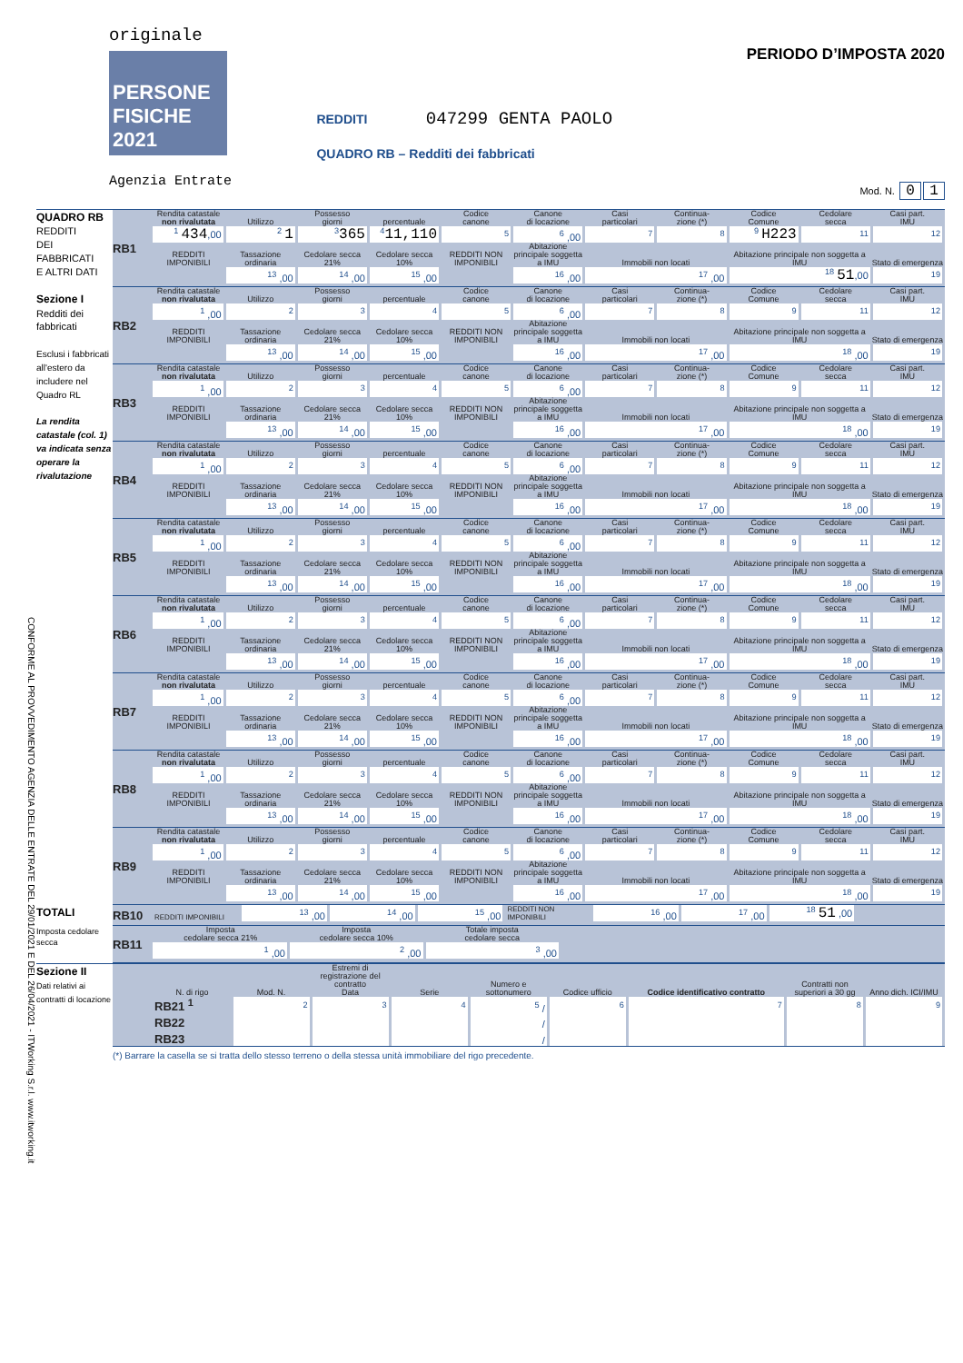CONFORME AL PROVVEDIMENTO AGENZIA DELLE ENTRATE DEL 29/01/2021 E DEL 26/04/2021 - ITWorking S.r.l. www.itworking.it
originale
PERSONE FISICHE 2021
Agenzia Entrate
REDDITI 047299 GENTA PAOLO
QUADRO RB – Redditi dei fabbricati
PERIODO D’IMPOSTA 2020
Mod. N. 0 1
QUADRO RB
REDDITI
DEI
FABBRICATI
E ALTRI DATI
Sezione I
Redditi dei fabbricati
Esclusi i fabbricati all'estero da includere nel Quadro RL
La rendita catastale (col. 1) va indicata senza operare la rivalutazione
RB1
| Rendita catastale non rivalutata | Utilizzo | Possesso giorni | percentuale | Codice canone | Canone di locazione | Casi particolari | Continua- zione (*) | Codice Comune | Cedolare secca | Casi part. IMU |
| --- | --- | --- | --- | --- | --- | --- | --- | --- | --- | --- |
| <sup>1</sup> 434 ,00 | <sup>2</sup> 1 | <sup>3</sup> 365 | <sup>4</sup> 11,110 | <sup>5</sup> | <sup>6</sup> ,00 | <sup>7</sup> | <sup>8</sup> | <sup>9</sup> H223 | <sup>11</sup> | <sup>12</sup> |
| REDDITI IMPONIBILI | Tassazione ordinaria | Cedolare secca 21% | Cedolare secca 10% | REDDITI NON IMPONIBILI | Abitazione principale soggetta a IMU | Immobili non locati | | Abitazione principale non soggetta a IMU | | Stato di emergenza |
| | <sup>13</sup> ,00 | <sup>14</sup> ,00 | <sup>15</sup> ,00 | | <sup>16</sup> ,00 | <sup>17</sup> ,00 | | <sup>18</sup> 51 ,00 | | <sup>19</sup> |
RB2
| Rendita catastale non rivalutata | Utilizzo | Possesso giorni | percentuale | Codice canone | Canone di locazione | Casi particolari | Continua- zione (*) | Codice Comune | Cedolare secca | Casi part. IMU |
| --- | --- | --- | --- | --- | --- | --- | --- | --- | --- | --- |
| <sup>1</sup> ,00 | <sup>2</sup> | <sup>3</sup> | <sup>4</sup> | <sup>5</sup> | <sup>6</sup> ,00 | <sup>7</sup> | <sup>8</sup> | <sup>9</sup> | <sup>11</sup> | <sup>12</sup> |
| REDDITI IMPONIBILI | Tassazione ordinaria | Cedolare secca 21% | Cedolare secca 10% | REDDITI NON IMPONIBILI | Abitazione principale soggetta a IMU | Immobili non locati | | Abitazione principale non soggetta a IMU | | Stato di emergenza |
| | <sup>13</sup> ,00 | <sup>14</sup> ,00 | <sup>15</sup> ,00 | | <sup>16</sup> ,00 | <sup>17</sup> ,00 | | <sup>18</sup> ,00 | | <sup>19</sup> |
RB3
| Rendita catastale non rivalutata | Utilizzo | Possesso giorni | percentuale | Codice canone | Canone di locazione | Casi particolari | Continua- zione (*) | Codice Comune | Cedolare secca | Casi part. IMU |
| --- | --- | --- | --- | --- | --- | --- | --- | --- | --- | --- |
| <sup>1</sup> ,00 | <sup>2</sup> | <sup>3</sup> | <sup>4</sup> | <sup>5</sup> | <sup>6</sup> ,00 | <sup>7</sup> | <sup>8</sup> | <sup>9</sup> | <sup>11</sup> | <sup>12</sup> |
| REDDITI IMPONIBILI | Tassazione ordinaria | Cedolare secca 21% | Cedolare secca 10% | REDDITI NON IMPONIBILI | Abitazione principale soggetta a IMU | Immobili non locati | | Abitazione principale non soggetta a IMU | | Stato di emergenza |
| | <sup>13</sup> ,00 | <sup>14</sup> ,00 | <sup>15</sup> ,00 | | <sup>16</sup> ,00 | <sup>17</sup> ,00 | | <sup>18</sup> ,00 | | <sup>19</sup> |
RB4
| Rendita catastale non rivalutata | Utilizzo | Possesso giorni | percentuale | Codice canone | Canone di locazione | Casi particolari | Continua- zione (*) | Codice Comune | Cedolare secca | Casi part. IMU |
| --- | --- | --- | --- | --- | --- | --- | --- | --- | --- | --- |
| <sup>1</sup> ,00 | <sup>2</sup> | <sup>3</sup> | <sup>4</sup> | <sup>5</sup> | <sup>6</sup> ,00 | <sup>7</sup> | <sup>8</sup> | <sup>9</sup> | <sup>11</sup> | <sup>12</sup> |
| REDDITI IMPONIBILI | Tassazione ordinaria | Cedolare secca 21% | Cedolare secca 10% | REDDITI NON IMPONIBILI | Abitazione principale soggetta a IMU | Immobili non locati | | Abitazione principale non soggetta a IMU | | Stato di emergenza |
| | <sup>13</sup> ,00 | <sup>14</sup> ,00 | <sup>15</sup> ,00 | | <sup>16</sup> ,00 | <sup>17</sup> ,00 | | <sup>18</sup> ,00 | | <sup>19</sup> |
RB5
| Rendita catastale non rivalutata | Utilizzo | Possesso giorni | percentuale | Codice canone | Canone di locazione | Casi particolari | Continua- zione (*) | Codice Comune | Cedolare secca | Casi part. IMU |
| --- | --- | --- | --- | --- | --- | --- | --- | --- | --- | --- |
| <sup>1</sup> ,00 | <sup>2</sup> | <sup>3</sup> | <sup>4</sup> | <sup>5</sup> | <sup>6</sup> ,00 | <sup>7</sup> | <sup>8</sup> | <sup>9</sup> | <sup>11</sup> | <sup>12</sup> |
| REDDITI IMPONIBILI | Tassazione ordinaria | Cedolare secca 21% | Cedolare secca 10% | REDDITI NON IMPONIBILI | Abitazione principale soggetta a IMU | Immobili non locati | | Abitazione principale non soggetta a IMU | | Stato di emergenza |
| | <sup>13</sup> ,00 | <sup>14</sup> ,00 | <sup>15</sup> ,00 | | <sup>16</sup> ,00 | <sup>17</sup> ,00 | | <sup>18</sup> ,00 | | <sup>19</sup> |
RB6
| Rendita catastale non rivalutata | Utilizzo | Possesso giorni | percentuale | Codice canone | Canone di locazione | Casi particolari | Continua- zione (*) | Codice Comune | Cedolare secca | Casi part. IMU |
| --- | --- | --- | --- | --- | --- | --- | --- | --- | --- | --- |
| <sup>1</sup> ,00 | <sup>2</sup> | <sup>3</sup> | <sup>4</sup> | <sup>5</sup> | <sup>6</sup> ,00 | <sup>7</sup> | <sup>8</sup> | <sup>9</sup> | <sup>11</sup> | <sup>12</sup> |
| REDDITI IMPONIBILI | Tassazione ordinaria | Cedolare secca 21% | Cedolare secca 10% | REDDITI NON IMPONIBILI | Abitazione principale soggetta a IMU | Immobili non locati | | Abitazione principale non soggetta a IMU | | Stato di emergenza |
| | <sup>13</sup> ,00 | <sup>14</sup> ,00 | <sup>15</sup> ,00 | | <sup>16</sup> ,00 | <sup>17</sup> ,00 | | <sup>18</sup> ,00 | | <sup>19</sup> |
RB7
| Rendita catastale non rivalutata | Utilizzo | Possesso giorni | percentuale | Codice canone | Canone di locazione | Casi particolari | Continua- zione (*) | Codice Comune | Cedolare secca | Casi part. IMU |
| --- | --- | --- | --- | --- | --- | --- | --- | --- | --- | --- |
| <sup>1</sup> ,00 | <sup>2</sup> | <sup>3</sup> | <sup>4</sup> | <sup>5</sup> | <sup>6</sup> ,00 | <sup>7</sup> | <sup>8</sup> | <sup>9</sup> | <sup>11</sup> | <sup>12</sup> |
| REDDITI IMPONIBILI | Tassazione ordinaria | Cedolare secca 21% | Cedolare secca 10% | REDDITI NON IMPONIBILI | Abitazione principale soggetta a IMU | Immobili non locati | | Abitazione principale non soggetta a IMU | | Stato di emergenza |
| | <sup>13</sup> ,00 | <sup>14</sup> ,00 | <sup>15</sup> ,00 | | <sup>16</sup> ,00 | <sup>17</sup> ,00 | | <sup>18</sup> ,00 | | <sup>19</sup> |
RB8
| Rendita catastale non rivalutata | Utilizzo | Possesso giorni | percentuale | Codice canone | Canone di locazione | Casi particolari | Continua- zione (*) | Codice Comune | Cedolare secca | Casi part. IMU |
| --- | --- | --- | --- | --- | --- | --- | --- | --- | --- | --- |
| <sup>1</sup> ,00 | <sup>2</sup> | <sup>3</sup> | <sup>4</sup> | <sup>5</sup> | <sup>6</sup> ,00 | <sup>7</sup> | <sup>8</sup> | <sup>9</sup> | <sup>11</sup> | <sup>12</sup> |
| REDDITI IMPONIBILI | Tassazione ordinaria | Cedolare secca 21% | Cedolare secca 10% | REDDITI NON IMPONIBILI | Abitazione principale soggetta a IMU | Immobili non locati | | Abitazione principale non soggetta a IMU | | Stato di emergenza |
| | <sup>13</sup> ,00 | <sup>14</sup> ,00 | <sup>15</sup> ,00 | | <sup>16</sup> ,00 | <sup>17</sup> ,00 | | <sup>18</sup> ,00 | | <sup>19</sup> |
RB9
| Rendita catastale non rivalutata | Utilizzo | Possesso giorni | percentuale | Codice canone | Canone di locazione | Casi particolari | Continua- zione (*) | Codice Comune | Cedolare secca | Casi part. IMU |
| --- | --- | --- | --- | --- | --- | --- | --- | --- | --- | --- |
| <sup>1</sup> ,00 | <sup>2</sup> | <sup>3</sup> | <sup>4</sup> | <sup>5</sup> | <sup>6</sup> ,00 | <sup>7</sup> | <sup>8</sup> | <sup>9</sup> | <sup>11</sup> | <sup>12</sup> |
| REDDITI IMPONIBILI | Tassazione ordinaria | Cedolare secca 21% | Cedolare secca 10% | REDDITI NON IMPONIBILI | Abitazione principale soggetta a IMU | Immobili non locati | | Abitazione principale non soggetta a IMU | | Stato di emergenza |
| | <sup>13</sup> ,00 | <sup>14</sup> ,00 | <sup>15</sup> ,00 | | <sup>16</sup> ,00 | <sup>17</sup> ,00 | | <sup>18</sup> ,00 | | <sup>19</sup> |
TOTALI
RB10
| REDDITI IMPONIBILI | <sup>13</sup> ,00 | <sup>14</sup> ,00 | <sup>15</sup> ,00 | REDDITI NON IMPONIBILI | <sup>16</sup> ,00 | <sup>17</sup> ,00 | <sup>18</sup> 51 ,00 | |
Imposta cedolare secca
RB11
| Imposta cedolare secca 21% | Imposta cedolare secca 10% | Totale imposta cedolare secca |
| --- | --- | --- |
| <sup>1</sup> ,00 | <sup>2</sup> ,00 | <sup>3</sup> ,00 |
Sezione II
Dati relativi ai contratti di locazione
| N. di rigo | Mod. N. | Estremi di registrazione del contratto Data | Serie | Numero e sottonumero | Codice ufficio | Codice identificativo contratto | Contratti non superiori a 30 gg | Anno dich. ICI/IMU |
| --- | --- | --- | --- | --- | --- | --- | --- | --- |
| RB21 <sup>1</sup> | <sup>2</sup> | <sup>3</sup> | <sup>4</sup> | <sup>5</sup> / | <sup>6</sup> | <sup>7</sup> | <sup>8</sup> | <sup>9</sup> |
| RB22 | | | | / | | | | |
| RB23 | | | | / | | | | |
(*) Barrare la casella se si tratta dello stesso terreno o della stessa unità immobiliare del rigo precedente.